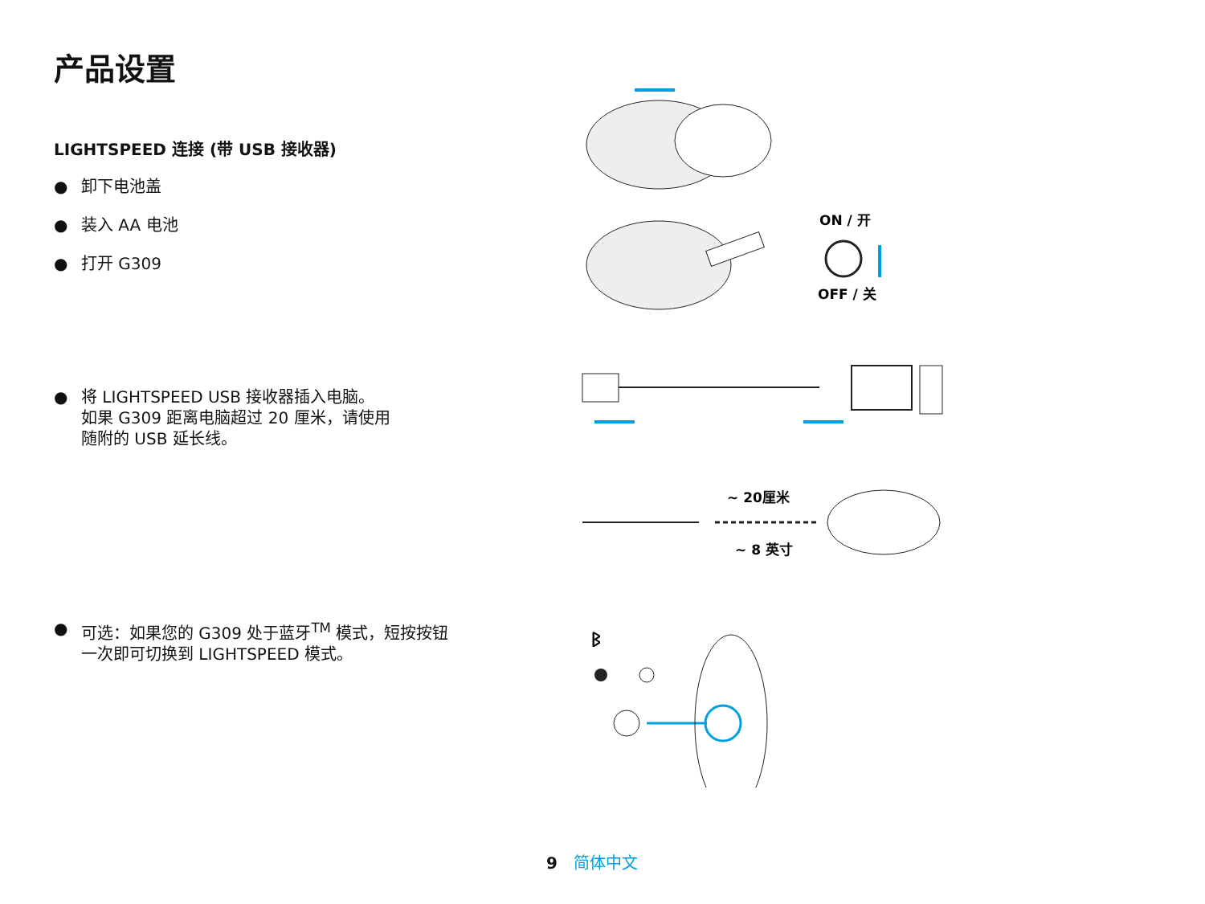产品设置
LIGHTSPEED 连接 (带 USB 接收器)
● 卸下电池盖
● 装入 AA 电池
● 打开 G309
● 将 LIGHTSPEED USB 接收器插入电脑。
如果 G309 距离电脑超过 20 厘米，请使用
随附的 USB 延长线。
● 可选：如果您的 G309 处于蓝牙<sup>TM</sup> 模式，短按按钮
一次即可切换到 LIGHTSPEED 模式。
ON / 开
OFF / 关
~ 20厘米
~ 8 英寸
ᛒ
9 简体中文